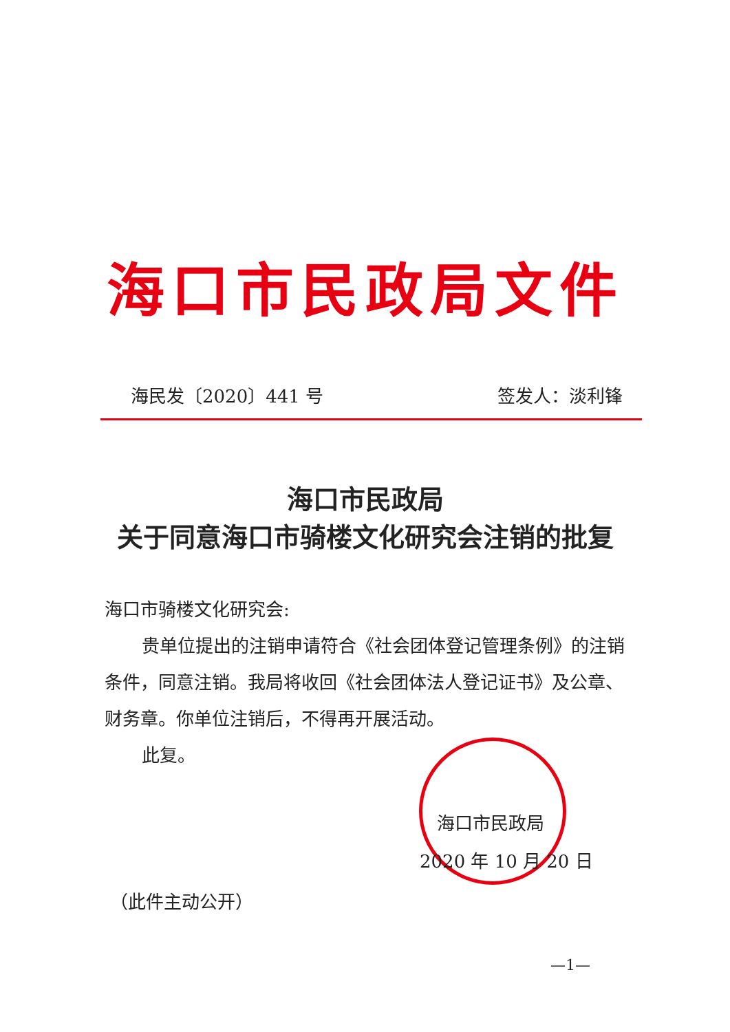海口市民政局文件
海民发〔2020〕441 号 签发人：淡利锋
海口市民政局
关于同意海口市骑楼文化研究会注销的批复
海口市骑楼文化研究会:
贵单位提出的注销申请符合《社会团体登记管理条例》的注销条件，同意注销。我局将收回《社会团体法人登记证书》及公章、财务章。你单位注销后，不得再开展活动。
此复。
海口市民政局
2020 年 10 月 20 日
（此件主动公开）
—1—